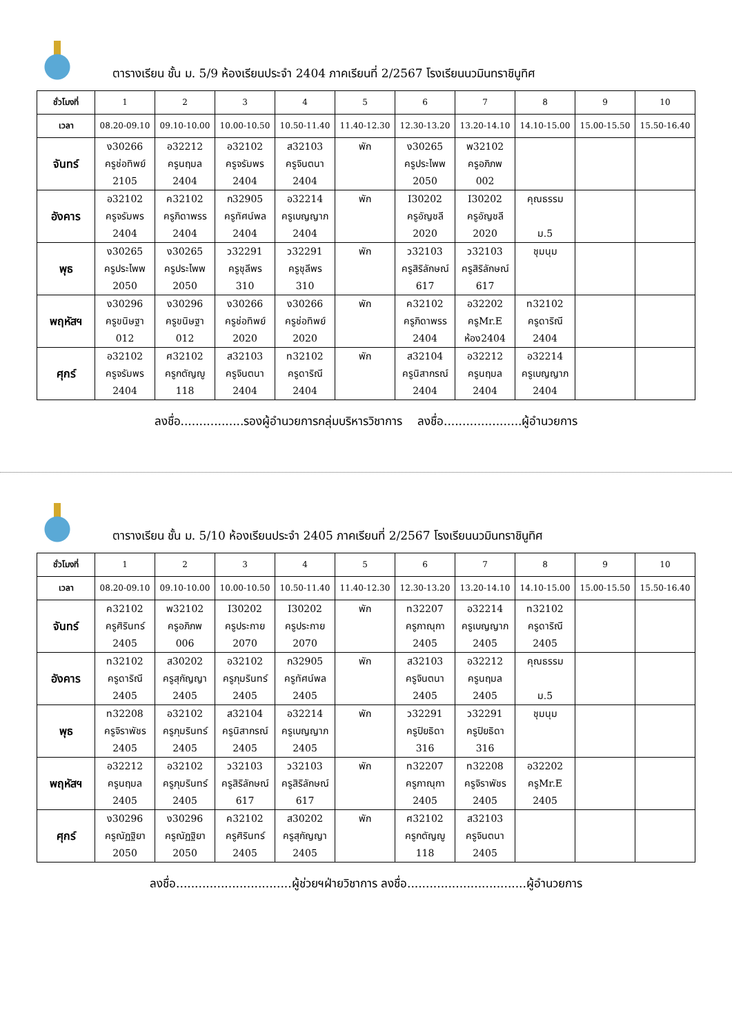ตารางเรียน ชั้น ม. 5/9 ห้องเรียนประจำ 2404 ภาคเรียนที่ 2/2567 โรงเรียนนวมินทราชินูทิศ
| ชั่วโมงที่ | 1 | 2 | 3 | 4 | 5 | 6 | 7 | 8 | 9 | 10 |
| เวลา | 08.20-09.10 | 09.10-10.00 | 10.00-10.50 | 10.50-11.40 | 11.40-12.30 | 12.30-13.20 | 13.20-14.10 | 14.10-15.00 | 15.00-15.50 | 15.50-16.40 |
| จันทร์ | ง30266 ครูช่อทิพย์ 2105 | อ32212 ครูนฤมล 2404 | อ32102 ครูจรัมพร 2404 | ส32103 ครูจินตนา 2404 | พัก | ง30265 ครูประไพพ 2050 | พ32102 ครูอภิภพ 002 | | | |
| อังคาร | อ32102 ครูจรัมพร 2404 | ค32102 ครูภิดาพรร 2404 | ก32905 ครูทัศน์พล 2404 | อ32214 ครูเบญญาภ 2404 | พัก | I30202 ครูอัญชลี 2020 | I30202 ครูอัญชลี 2020 | คุณธรรม ม.5 | | |
| พุธ | ง30265 ครูประไพพ 2050 | ง30265 ครูประไพพ 2050 | ว32291 ครูชุลีพร 310 | ว32291 ครูชุลีพร 310 | พัก | ว32103 ครูสิริลักษณ์ 617 | ว32103 ครูสิริลักษณ์ 617 | ชุมนุม | | |
| พฤหัสฯ | ง30296 ครูขนิษฐา 012 | ง30296 ครูขนิษฐา 012 | ง30266 ครูช่อทิพย์ 2020 | ง30266 ครูช่อทิพย์ 2020 | พัก | ค32102 ครูภิดาพรร 2404 | อ32202 ครูMr.E ห้อง2404 | ท32102 ครูดาริณี 2404 | | |
| ศุกร์ | อ32102 ครูจรัมพร 2404 | ศ32102 ครูกตัญญู 118 | ส32103 ครูจินตนา 2404 | ท32102 ครูดาริณี 2404 | พัก | ส32104 ครูนิสากรณ์ 2404 | อ32212 ครูนฤมล 2404 | อ32214 ครูเบญญาภ 2404 | | |
ลงชื่อ.................รองผู้อำนวยการกลุ่มบริหารวิชาการ ลงชื่อ.....................ผู้อำนวยการ
ตารางเรียน ชั้น ม. 5/10 ห้องเรียนประจำ 2405 ภาคเรียนที่ 2/2567 โรงเรียนนวมินทราชินูทิศ
| ชั่วโมงที่ | 1 | 2 | 3 | 4 | 5 | 6 | 7 | 8 | 9 | 10 |
| เวลา | 08.20-09.10 | 09.10-10.00 | 10.00-10.50 | 10.50-11.40 | 11.40-12.30 | 12.30-13.20 | 13.20-14.10 | 14.10-15.00 | 15.00-15.50 | 15.50-16.40 |
| จันทร์ | ค32102 ครูศิรินทร์ 2405 | พ32102 ครูอภิภพ 006 | I30202 ครูประกาย 2070 | I30202 ครูประกาย 2070 | พัก | ท32207 ครูภาณุกา 2405 | อ32214 ครูเบญญาภ 2405 | ท32102 ครูดาริณี 2405 | | |
| อังคาร | ท32102 ครูดาริณี 2405 | ส30202 ครูสุกัญญา 2405 | อ32102 ครูภุมรินทร์ 2405 | ก32905 ครูทัศน์พล 2405 | พัก | ส32103 ครูจินตนา 2405 | อ32212 ครูนฤมล 2405 | คุณธรรม ม.5 | | |
| พุธ | ท32208 ครูจิราพัชร 2405 | อ32102 ครูภุมรินทร์ 2405 | ส32104 ครูนิสากรณ์ 2405 | อ32214 ครูเบญญาภ 2405 | พัก | ว32291 ครูปิยธิดา 316 | ว32291 ครูปิยธิดา 316 | ชุมนุม | | |
| พฤหัสฯ | อ32212 ครูนฤมล 2405 | อ32102 ครูภุมรินทร์ 2405 | ว32103 ครูสิริลักษณ์ 617 | ว32103 ครูสิริลักษณ์ 617 | พัก | ท32207 ครูภาณุกา 2405 | ท32208 ครูจิราพัชร 2405 | อ32202 ครูMr.E 2405 | | |
| ศุกร์ | ง30296 ครูณัฏฐิยา 2050 | ง30296 ครูณัฏฐิยา 2050 | ค32102 ครูศิรินทร์ 2405 | ส30202 ครูสุกัญญา 2405 | พัก | ศ32102 ครูกตัญญู 118 | ส32103 ครูจินตนา 2405 | | | |
ลงชื่อ...............................ผู้ช่วยฯฝ่ายวิชาการ ลงชื่อ................................ผู้อำนวยการ